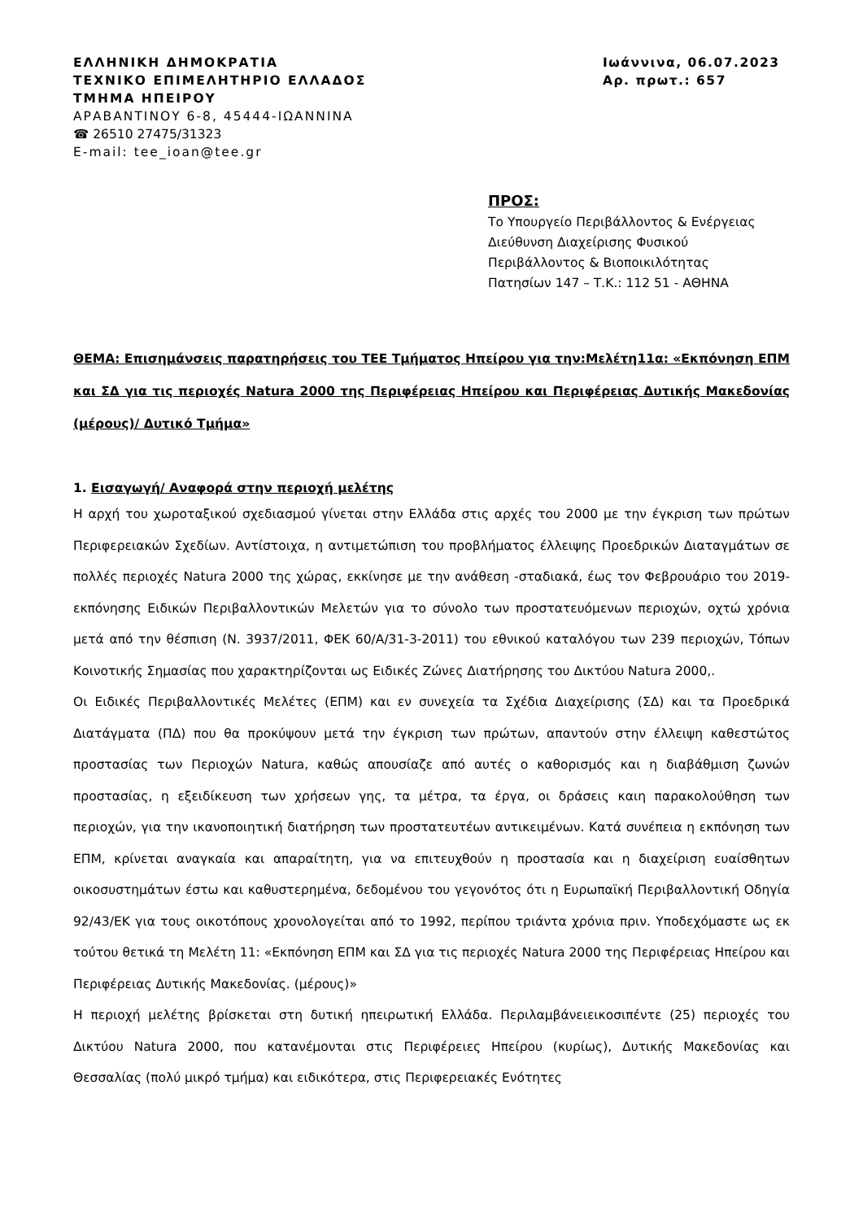ΕΛΛΗΝΙΚΗ ΔΗΜΟΚΡΑΤΙΑ
ΤΕΧΝΙΚΟ ΕΠΙΜΕΛΗΤΗΡΙΟ ΕΛΛΑΔΟΣ
ΤΜΗΜΑ ΗΠΕΙΡΟΥ
ΑΡΑΒΑΝΤΙΝΟΥ 6-8, 45444-ΙΩΑΝΝΙΝΑ
☎ 26510 27475/31323
E-mail: tee_ioan@tee.gr
Ιωάννινα, 06.07.2023
Αρ. πρωτ.: 657
ΠΡΟΣ:
Το Υπουργείο Περιβάλλοντος & Ενέργειας
Διεύθυνση Διαχείρισης Φυσικού
Περιβάλλοντος & Βιοποικιλότητας
Πατησίων 147 – Τ.Κ.: 112 51 - ΑΘΗΝΑ
ΘΕΜΑ: Επισημάνσεις παρατηρήσεις του ΤΕΕ Τμήματος Ηπείρου για την:Μελέτη11α: «Εκπόνηση ΕΠΜ και ΣΔ για τις περιοχές Natura 2000 της Περιφέρειας Ηπείρου και Περιφέρειας Δυτικής Μακεδονίας (μέρους)/ Δυτικό Τμήμα»
1. Εισαγωγή/ Αναφορά στην περιοχή μελέτης
Η αρχή του χωροταξικού σχεδιασμού γίνεται στην Ελλάδα στις αρχές του 2000 με την έγκριση των πρώτων Περιφερειακών Σχεδίων. Αντίστοιχα, η αντιμετώπιση του προβλήματος έλλειψης Προεδρικών Διαταγμάτων σε πολλές περιοχές Natura 2000 της χώρας, εκκίνησε με την ανάθεση -σταδιακά, έως τον Φεβρουάριο του 2019- εκπόνησης Ειδικών Περιβαλλοντικών Μελετών για το σύνολο των προστατευόμενων περιοχών, οχτώ χρόνια μετά από την θέσπιση (Ν. 3937/2011, ΦΕΚ 60/Α/31-3-2011) του εθνικού καταλόγου των 239 περιοχών, Τόπων Κοινοτικής Σημασίας που χαρακτηρίζονται ως Ειδικές Ζώνες Διατήρησης του Δικτύου Natura 2000,.
Οι Ειδικές Περιβαλλοντικές Μελέτες (ΕΠΜ) και εν συνεχεία τα Σχέδια Διαχείρισης (ΣΔ) και τα Προεδρικά Διατάγματα (ΠΔ) που θα προκύψουν μετά την έγκριση των πρώτων, απαντούν στην έλλειψη καθεστώτος προστασίας των Περιοχών Natura, καθώς απουσίαζε από αυτές ο καθορισμός και η διαβάθμιση ζωνών προστασίας, η εξειδίκευση των χρήσεων γης, τα μέτρα, τα έργα, οι δράσεις καιη παρακολούθηση των περιοχών, για την ικανοποιητική διατήρηση των προστατευτέων αντικειμένων. Κατά συνέπεια η εκπόνηση των ΕΠΜ, κρίνεται αναγκαία και απαραίτητη, για να επιτευχθούν η προστασία και η διαχείριση ευαίσθητων οικοσυστημάτων έστω και καθυστερημένα, δεδομένου του γεγονότος ότι η Ευρωπαϊκή Περιβαλλοντική Οδηγία 92/43/ΕΚ για τους οικοτόπους χρονολογείται από το 1992, περίπου τριάντα χρόνια πριν. Υποδεχόμαστε ως εκ τούτου θετικά τη Μελέτη 11: «Εκπόνηση ΕΠΜ και ΣΔ για τις περιοχές Natura 2000 της Περιφέρειας Ηπείρου και Περιφέρειας Δυτικής Μακεδονίας. (μέρους)»
Η περιοχή μελέτης βρίσκεται στη δυτική ηπειρωτική Ελλάδα. Περιλαμβάνειεικοσιπέντε (25) περιοχές του Δικτύου Natura 2000, που κατανέμονται στις Περιφέρειες Ηπείρου (κυρίως), Δυτικής Μακεδονίας και Θεσσαλίας (πολύ μικρό τμήμα) και ειδικότερα, στις Περιφερειακές Ενότητες